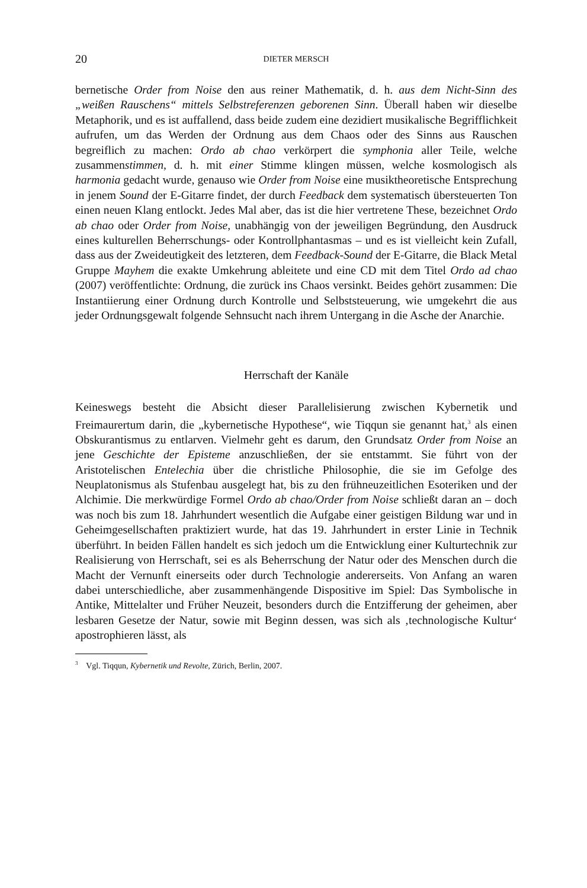20 DIETER MERSCH
bernetische Order from Noise den aus reiner Mathematik, d. h. aus dem Nicht-Sinn des „weißen Rauschens“ mittels Selbstreferenzen geborenen Sinn. Überall haben wir dieselbe Metaphorik, und es ist auffallend, dass beide zudem eine dezidiert musikalische Begrifflichkeit aufrufen, um das Werden der Ordnung aus dem Chaos oder des Sinns aus Rauschen begreiflich zu machen: Ordo ab chao verkörpert die symphonia aller Teile, welche zusammenstimmen, d. h. mit einer Stimme klingen müssen, welche kosmologisch als harmonia gedacht wurde, genauso wie Order from Noise eine musiktheoretische Entsprechung in jenem Sound der E-Gitarre findet, der durch Feedback dem systematisch übersteuerten Ton einen neuen Klang entlockt. Jedes Mal aber, das ist die hier vertretene These, bezeichnet Ordo ab chao oder Order from Noise, unabhängig von der jeweiligen Begründung, den Ausdruck eines kulturellen Beherrschungs- oder Kontrollphantasmas – und es ist vielleicht kein Zufall, dass aus der Zweideutigkeit des letzteren, dem Feedback-Sound der E-Gitarre, die Black Metal Gruppe Mayhem die exakte Umkehrung ableitete und eine CD mit dem Titel Ordo ad chao (2007) veröffentlichte: Ordnung, die zurück ins Chaos versinkt. Beides gehört zusammen: Die Instantiierung einer Ordnung durch Kontrolle und Selbststeuerung, wie umgekehrt die aus jeder Ordnungsgewalt folgende Sehnsucht nach ihrem Untergang in die Asche der Anarchie.
Herrschaft der Kanäle
Keineswegs besteht die Absicht dieser Parallelisierung zwischen Kybernetik und Freimaurertum darin, die „kybernetische Hypothese“, wie Tiqqun sie genannt hat,<sup>3</sup> als einen Obskurantismus zu entlarven. Vielmehr geht es darum, den Grundsatz Order from Noise an jene Geschichte der Episteme anzuschließen, der sie entstammt. Sie führt von der Aristotelischen Entelechia über die christliche Philosophie, die sie im Gefolge des Neuplatonismus als Stufenbau ausgelegt hat, bis zu den frühneuzeitlichen Esoteriken und der Alchimie. Die merkwürdige Formel Ordo ab chao/Order from Noise schließt daran an – doch was noch bis zum 18. Jahrhundert wesentlich die Aufgabe einer geistigen Bildung war und in Geheimgesellschaften praktiziert wurde, hat das 19. Jahrhundert in erster Linie in Technik überführt. In beiden Fällen handelt es sich jedoch um die Entwicklung einer Kulturtechnik zur Realisierung von Herrschaft, sei es als Beherrschung der Natur oder des Menschen durch die Macht der Vernunft einerseits oder durch Technologie andererseits. Von Anfang an waren dabei unterschiedliche, aber zusammenhängende Dispositive im Spiel: Das Symbolische in Antike, Mittelalter und Früher Neuzeit, besonders durch die Entzifferung der geheimen, aber lesbaren Gesetze der Natur, sowie mit Beginn dessen, was sich als ‚technologische Kultur‘ apostrophieren lässt, als
<sup>3</sup> Vgl. Tiqqun, Kybernetik und Revolte, Zürich, Berlin, 2007.